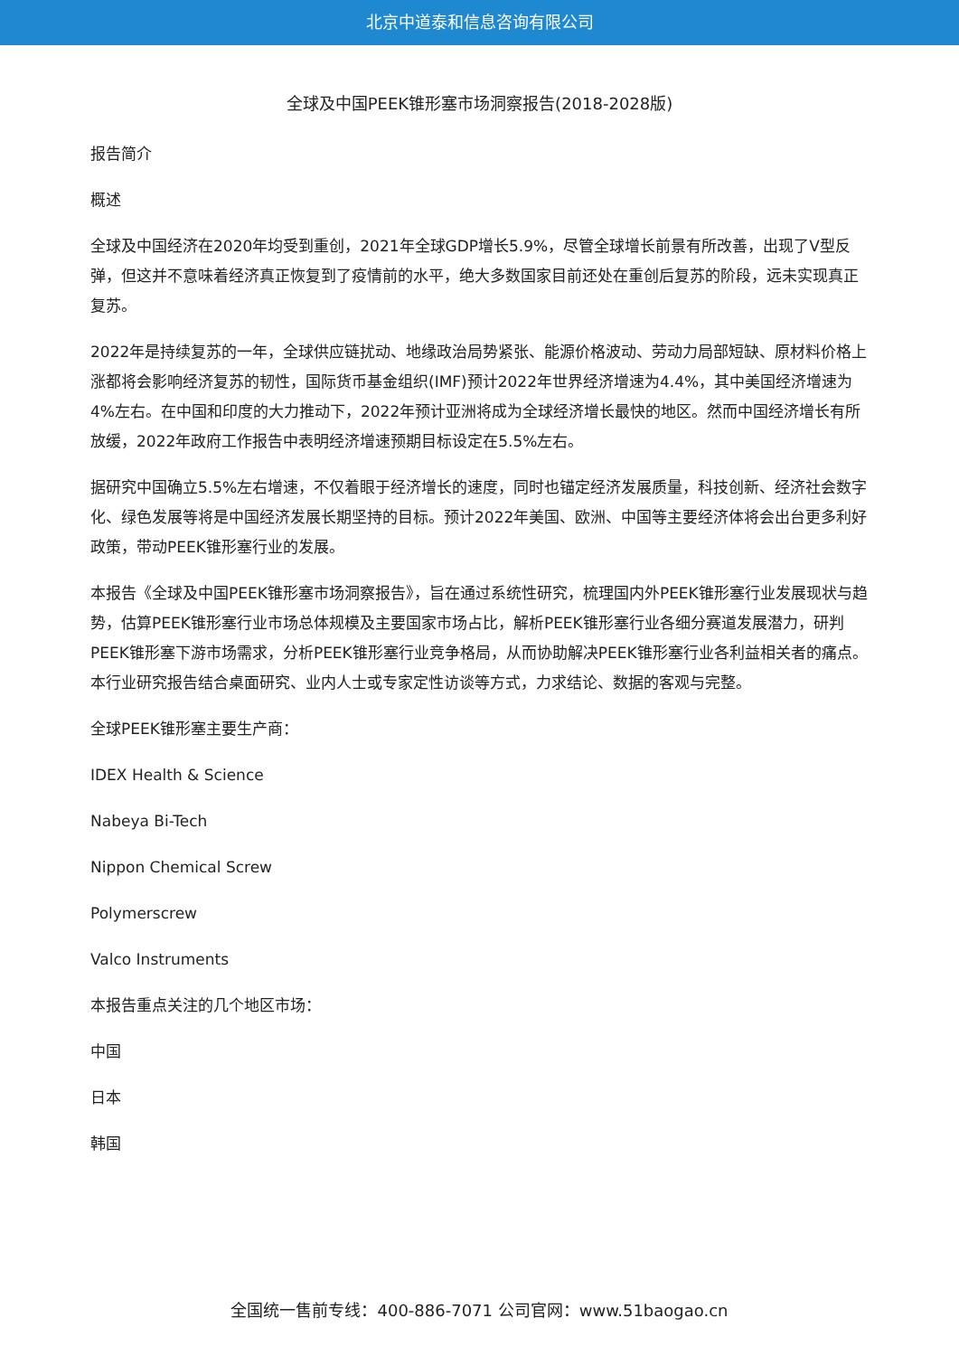北京中道泰和信息咨询有限公司
全球及中国PEEK锥形塞市场洞察报告(2018-2028版)
报告简介
概述
全球及中国经济在2020年均受到重创，2021年全球GDP增长5.9%，尽管全球增长前景有所改善，出现了V型反弹，但这并不意味着经济真正恢复到了疫情前的水平，绝大多数国家目前还处在重创后复苏的阶段，远未实现真正复苏。
2022年是持续复苏的一年，全球供应链扰动、地缘政治局势紧张、能源价格波动、劳动力局部短缺、原材料价格上涨都将会影响经济复苏的韧性，国际货币基金组织(IMF)预计2022年世界经济增速为4.4%，其中美国经济增速为4%左右。在中国和印度的大力推动下，2022年预计亚洲将成为全球经济增长最快的地区。然而中国经济增长有所放缓，2022年政府工作报告中表明经济增速预期目标设定在5.5%左右。
据研究中国确立5.5%左右增速，不仅着眼于经济增长的速度，同时也锚定经济发展质量，科技创新、经济社会数字化、绿色发展等将是中国经济发展长期坚持的目标。预计2022年美国、欧洲、中国等主要经济体将会出台更多利好政策，带动PEEK锥形塞行业的发展。
本报告《全球及中国PEEK锥形塞市场洞察报告》，旨在通过系统性研究，梳理国内外PEEK锥形塞行业发展现状与趋势，估算PEEK锥形塞行业市场总体规模及主要国家市场占比，解析PEEK锥形塞行业各细分赛道发展潜力，研判PEEK锥形塞下游市场需求，分析PEEK锥形塞行业竞争格局，从而协助解决PEEK锥形塞行业各利益相关者的痛点。本行业研究报告结合桌面研究、业内人士或专家定性访谈等方式，力求结论、数据的客观与完整。
全球PEEK锥形塞主要生产商：
IDEX Health & Science
Nabeya Bi-Tech
Nippon Chemical Screw
Polymerscrew
Valco Instruments
本报告重点关注的几个地区市场：
中国
日本
韩国
全国统一售前专线：400-886-7071 公司官网：www.51baogao.cn